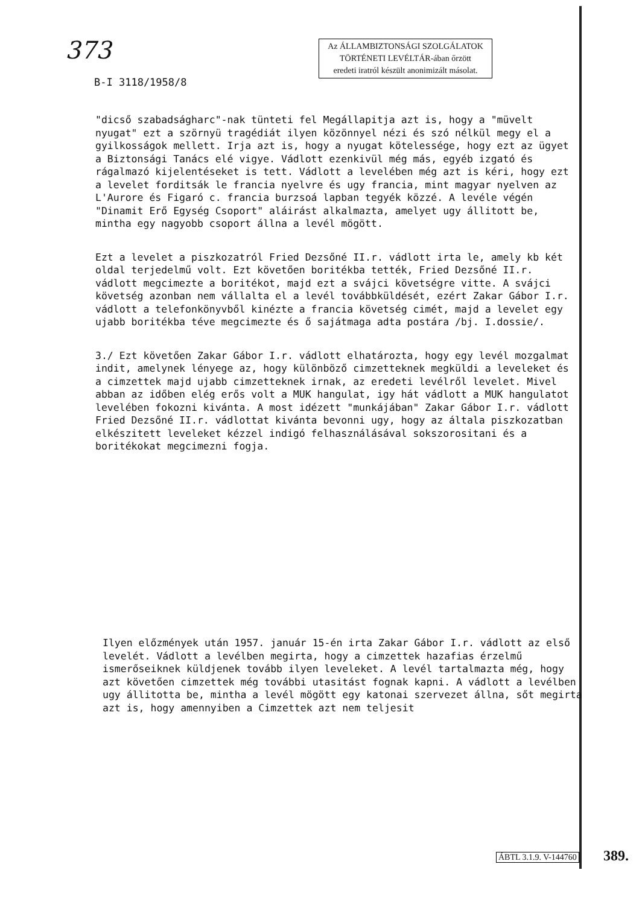373
Az ÁLLAMBIZTONSÁGI SZOLGÁLATOK
TÖRTÉNETI LEVÉLTÁR-ában őrzött
eredeti iratról készült anonimizált másolat.
B-I 3118/1958/8
"dicső szabadságharc"-nak tünteti fel Megállapitja azt is, hogy a "müvelt nyugat" ezt a szörnyü tragédiát ilyen közönnyel nézi és szó nélkül megy el a gyilkosságok mellett. Irja azt is, hogy a nyugat kötelessége, hogy ezt az ügyet a Biztonsági Tanács elé vigye. Vádlott ezenkivül még más, egyéb izgató és rágalmazó kijelentéseket is tett. Vádlott a levelében még azt is kéri, hogy ezt a levelet forditsák le francia nyelvre és ugy francia, mint magyar nyelven az L'Aurore és Figaró c. francia burzsoá lapban tegyék közzé. A levéle végén "Dinamit Erő Egység Csoport" aláirást alkalmazta, amelyet ugy állitott be, mintha egy nagyobb csoport állna a levél mögött.
Ezt a levelet a piszkozatról Fried Dezsőné II.r. vádlott irta le, amely kb két oldal terjedelmű volt. Ezt követően boritékba tették, Fried Dezsőné II.r. vádlott megcimezte a boritékot, majd ezt a svájci követségre vitte. A svájci követség azonban nem vállalta el a levél továbbküldését, ezért Zakar Gábor I.r. vádlott a telefonkönyvből kinézte a francia követség cimét, majd a levelet egy ujabb boritékba téve megcimezte és ő sajátmaga adta postára /bj. I.dossie/.
3./ Ezt követően Zakar Gábor I.r. vádlott elhatározta, hogy egy levél mozgalmat indit, amelynek lényege az, hogy különböző cimzetteknek megküldi a leveleket és a cimzettek majd ujabb cimzetteknek irnak, az eredeti levélről levelet. Mivel abban az időben elég erős volt a MUK hangulat, igy hát vádlott a MUK hangulatot levelében fokozni kivánta. A most idézett "munkájában" Zakar Gábor I.r. vádlott Fried Dezsőné II.r. vádlottat kivánta bevonni ugy, hogy az általa piszkozatban elkészitett leveleket kézzel indigó felhasználásával sokszorositani és a boritékokat megcimezni fogja.
Ilyen előzmények után 1957. január 15-én irta Zakar Gábor I.r. vádlott az első levelét. Vádlott a levélben megirta, hogy a cimzettek hazafias érzelmű ismerőseiknek küldjenek tovább ilyen leveleket. A levél tartalmazta még, hogy azt követően cimzettek még további utasitást fognak kapni. A vádlott a levélben ugy állitotta be, mintha a levél mögött egy katonai szervezet állna, sőt megirta azt is, hogy amennyiben a Cimzettek azt nem teljesit
ÁBTL 3.1.9. V-144760 389.